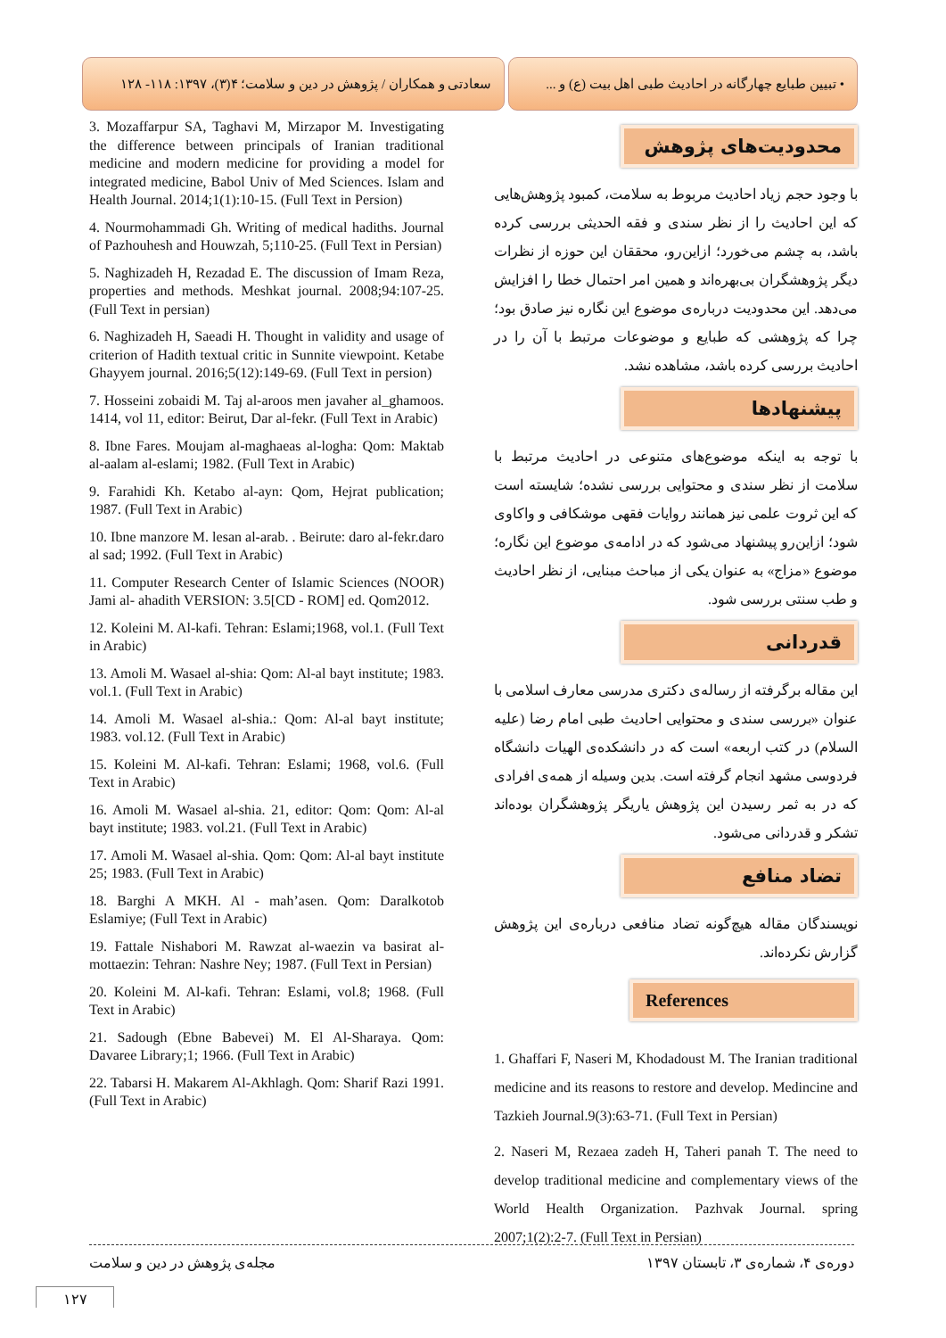سعادتی و همکاران / پژوهش در دین و سلامت؛ ۴(۳)، ۱۳۹۷: ۱۱۸- ۱۲۸
• تبیین طبایع چهارگانه در احادیث طبی اهل بیت (ع) و ...
محدودیت‌های پژوهش
با وجود حجم زیاد احادیث مربوط به سلامت، کمبود پژوهش‌هایی که این احادیث را از نظر سندی و فقه الحدیثی بررسی کرده باشد، به چشم می‌خورد؛ ازاین‌رو، محققان این حوزه از نظرات دیگر پژوهشگران بی‌بهره‌اند و همین امر احتمال خطا را افزایش می‌دهد. این محدودیت درباره‌ی موضوع این نگاره نیز صادق بود؛ چرا که پژوهشی که طبایع و موضوعات مرتبط با آن را در احادیث بررسی کرده باشد، مشاهده نشد.
پیشنهادها
با توجه به اینکه موضوع‌های متنوعی در احادیث مرتبط با سلامت از نظر سندی و محتوایی بررسی نشده؛ شایسته است که این ثروت علمی نیز همانند روایات فقهی موشکافی و واکاوی شود؛ ازاین‌رو پیشنهاد می‌شود که در ادامه‌ی موضوع این نگاره؛ موضوع «مزاج» به عنوان یکی از مباحث مبنایی، از نظر احادیث و طب سنتی بررسی شود.
قدردانی
این مقاله برگرفته از رساله‌ی دکتری مدرسی معارف اسلامی با عنوان «بررسی سندی و محتوایی احادیث طبی امام رضا (علیه السلام) در کتب اربعه» است که در دانشکده‌ی الهیات دانشگاه فردوسی مشهد انجام گرفته است. بدین وسیله از همه‌ی افرادی که در به ثمر رسیدن این پژوهش یاریگر پژوهشگران بوده‌اند تشکر و قدردانی می‌شود.
تضاد منافع
نویسندگان مقاله هیچ‌گونه تضاد منافعی درباره‌ی این پژوهش گزارش نکرده‌اند.
References
1. Ghaffari F, Naseri M, Khodadoust M. The Iranian traditional medicine and its reasons to restore and develop. Medincine and Tazkieh Journal.9(3):63-71. (Full Text in Persian)
2. Naseri M, Rezaea zadeh H, Taheri panah T. The need to develop traditional medicine and complementary views of the World Health Organization. Pazhvak Journal. spring 2007;1(2):2-7. (Full Text in Persian)
3. Mozaffarpur SA, Taghavi M, Mirzapor M. Investigating the difference between principals of Iranian traditional medicine and modern medicine for providing a model for integrated medicine, Babol Univ of Med Sciences. Islam and Health Journal. 2014;1(1):10-15. (Full Text in Persion)
4. Nourmohammadi Gh. Writing of medical hadiths. Journal of Pazhouhesh and Houwzah, 5;110-25. (Full Text in Persian)
5. Naghizadeh H, Rezadad E. The discussion of Imam Reza, properties and methods. Meshkat journal. 2008;94:107-25. (Full Text in persian)
6. Naghizadeh H, Saeadi H. Thought in validity and usage of criterion of Hadith textual critic in Sunnite viewpoint. Ketabe Ghayyem journal. 2016;5(12):149-69. (Full Text in persion)
7. Hosseini zobaidi M. Taj al-aroos men javaher al_ghamoos. 1414, vol 11, editor: Beirut, Dar al-fekr. (Full Text in Arabic)
8. Ibne Fares. Moujam al-maghaeas al-logha: Qom: Maktab al-aalam al-eslami; 1982. (Full Text in Arabic)
9. Farahidi Kh. Ketabo al-ayn: Qom, Hejrat publication; 1987. (Full Text in Arabic)
10. Ibne manzore M. lesan al-arab. . Beirute: daro al-fekr.daro al sad; 1992. (Full Text in Arabic)
11. Computer Research Center of Islamic Sciences (NOOR) Jami al- ahadith VERSION: 3.5[CD - ROM] ed. Qom2012.
12. Koleini M. Al-kafi. Tehran: Eslami;1968, vol.1. (Full Text in Arabic)
13. Amoli M. Wasael al-shia: Qom: Al-al bayt institute; 1983. vol.1. (Full Text in Arabic)
14. Amoli M. Wasael al-shia.: Qom: Al-al bayt institute; 1983. vol.12. (Full Text in Arabic)
15. Koleini M. Al-kafi. Tehran: Eslami; 1968, vol.6. (Full Text in Arabic)
16. Amoli M. Wasael al-shia. 21, editor: Qom: Qom: Al-al bayt institute; 1983. vol.21. (Full Text in Arabic)
17. Amoli M. Wasael al-shia. Qom: Qom: Al-al bayt institute 25; 1983. (Full Text in Arabic)
18. Barghi A MKH. Al - mah’asen. Qom: Daralkotob Eslamiye; (Full Text in Arabic)
19. Fattale Nishabori M. Rawzat al-waezin va basirat al-mottaezin: Tehran: Nashre Ney; 1987. (Full Text in Persian)
20. Koleini M. Al-kafi. Tehran: Eslami, vol.8; 1968. (Full Text in Arabic)
21. Sadough (Ebne Babevei) M. El Al-Sharaya. Qom: Davaree Library;1; 1966. (Full Text in Arabic)
22. Tabarsi H. Makarem Al-Akhlagh. Qom: Sharif Razi 1991. (Full Text in Arabic)
دوره‌ی ۴، شماره‌ی ۳، تابستان ۱۳۹۷ مجله‌ی پژوهش در دین و سلامت
۱۲۷